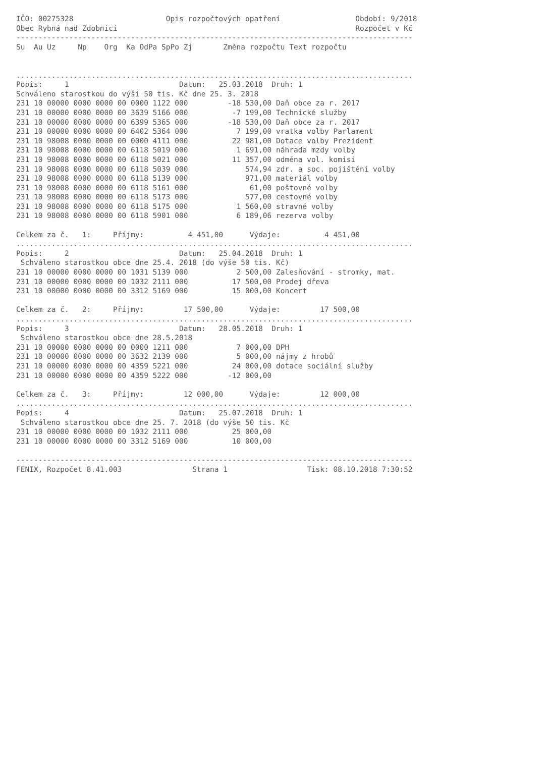IČO: 00275328                     Opis rozpočtových opatření                 Období: 9/2018
Obec Rybná nad Zdobnicí                                                      Rozpočet v Kč
------------------------------------------------------------------------------------------
Su  Au Uz     Np    Org  Ka OdPa SpPo Zj       Změna rozpočtu Text rozpočtu


..........................................................................................
Popis:     1                         Datum:   25.03.2018  Druh: 1
Schváleno starostkou do výši 50 tis. Kč dne 25. 3. 2018
231 10 00000 0000 0000 00 0000 1122 000         -18 530,00 Daň obce za r. 2017
231 10 00000 0000 0000 00 3639 5166 000          -7 199,00 Technické služby
231 10 00000 0000 0000 00 6399 5365 000         -18 530,00 Daň obce za r. 2017
231 10 00000 0000 0000 00 6402 5364 000           7 199,00 vratka volby Parlament
231 10 98008 0000 0000 00 0000 4111 000          22 981,00 Dotace volby Prezident
231 10 98008 0000 0000 00 6118 5019 000           1 691,00 náhrada mzdy volby
231 10 98008 0000 0000 00 6118 5021 000          11 357,00 odměna vol. komisi
231 10 98008 0000 0000 00 6118 5039 000             574,94 zdr. a soc. pojištění volby
231 10 98008 0000 0000 00 6118 5139 000             971,00 materiál volby
231 10 98008 0000 0000 00 6118 5161 000              61,00 poštovné volby
231 10 98008 0000 0000 00 6118 5173 000             577,00 cestovné volby
231 10 98008 0000 0000 00 6118 5175 000           1 560,00 stravné volby
231 10 98008 0000 0000 00 6118 5901 000           6 189,06 rezerva volby

Celkem za č.   1:     Příjmy:          4 451,00      Výdaje:          4 451,00
..........................................................................................
Popis:     2                         Datum:   25.04.2018  Druh: 1
 Schváleno starostkou obce dne 25.4. 2018 (do výše 50 tis. Kč)
231 10 00000 0000 0000 00 1031 5139 000           2 500,00 Zalesňování - stromky, mat.
231 10 00000 0000 0000 00 1032 2111 000          17 500,00 Prodej dřeva
231 10 00000 0000 0000 00 3312 5169 000          15 000,00 Koncert

Celkem za č.   2:     Příjmy:         17 500,00      Výdaje:         17 500,00
..........................................................................................
Popis:     3                         Datum:   28.05.2018  Druh: 1
 Schváleno starostkou obce dne 28.5.2018
231 10 00000 0000 0000 00 0000 1211 000           7 000,00 DPH
231 10 00000 0000 0000 00 3632 2139 000           5 000,00 nájmy z hrobů
231 10 00000 0000 0000 00 4359 5221 000          24 000,00 dotace sociální služby
231 10 00000 0000 0000 00 4359 5222 000         -12 000,00

Celkem za č.   3:     Příjmy:         12 000,00      Výdaje:         12 000,00
..........................................................................................
Popis:     4                         Datum:   25.07.2018  Druh: 1
 Schváleno starostkou obce dne 25. 7. 2018 (do výše 50 tis. Kč
231 10 00000 0000 0000 00 1032 2111 000          25 000,00
231 10 00000 0000 0000 00 3312 5169 000          10 000,00

------------------------------------------------------------------------------------------
FENIX, Rozpočet 8.41.003                Strana 1                  Tisk: 08.10.2018 7:30:52